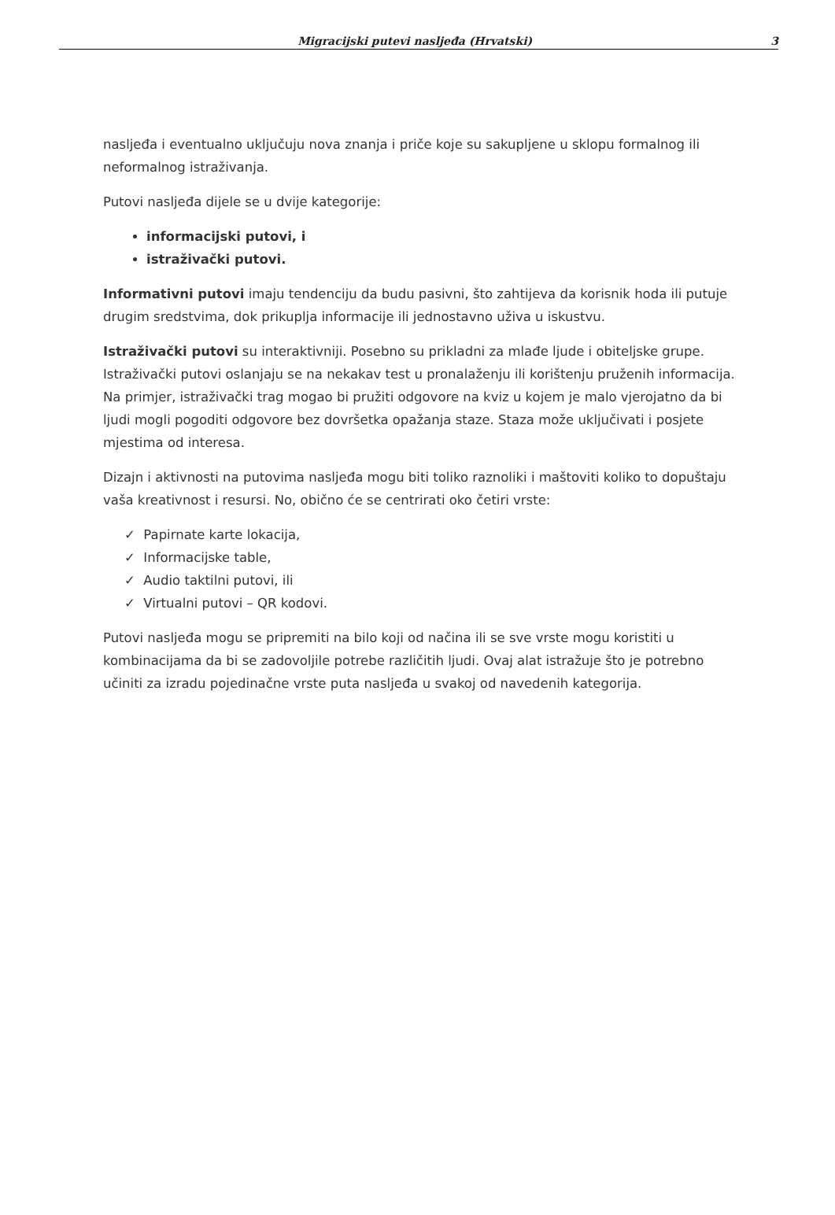Migracijski putevi nasljeđa (Hrvatski) 3
nasljeđa i eventualno uključuju nova znanja i priče koje su sakupljene u sklopu formalnog ili neformalnog istraživanja.
Putovi nasljeđa dijele se u dvije kategorije:
informacijski putovi, i
istraživački putovi.
Informativni putovi imaju tendenciju da budu pasivni, što zahtijeva da korisnik hoda ili putuje drugim sredstvima, dok prikuplja informacije ili jednostavno uživa u iskustvu.
Istraživački putovi su interaktivniji. Posebno su prikladni za mlađe ljude i obiteljske grupe. Istraživački putovi oslanjaju se na nekakav test u pronalaženju ili korištenju pruženih informacija. Na primjer, istraživački trag mogao bi pružiti odgovore na kviz u kojem je malo vjerojatno da bi ljudi mogli pogoditi odgovore bez dovršetka opažanja staze. Staza može uključivati i posjete mjestima od interesa.
Dizajn i aktivnosti na putovima nasljeđa mogu biti toliko raznoliki i maštoviti koliko to dopuštaju vaša kreativnost i resursi. No, obično će se centrirati oko četiri vrste:
✓ Papirnate karte lokacija,
✓ Informacijske table,
✓ Audio taktilni putovi, ili
✓ Virtualni putovi – QR kodovi.
Putovi nasljeđa mogu se pripremiti na bilo koji od načina ili se sve vrste mogu koristiti u kombinacijama da bi se zadovoljile potrebe različitih ljudi. Ovaj alat istražuje što je potrebno učiniti za izradu pojedinačne vrste puta nasljeđa u svakoj od navedenih kategorija.